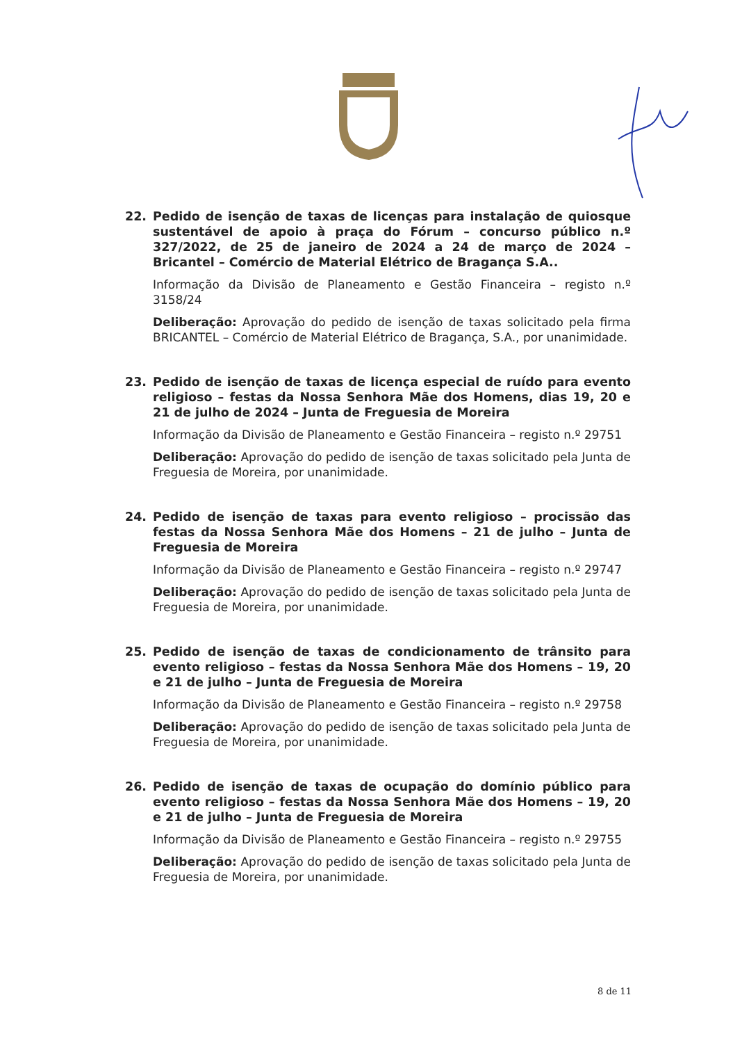22. Pedido de isenção de taxas de licenças para instalação de quiosque sustentável de apoio à praça do Fórum – concurso público n.º 327/2022, de 25 de janeiro de 2024 a 24 de março de 2024 – Bricantel – Comércio de Material Elétrico de Bragança S.A..
Informação da Divisão de Planeamento e Gestão Financeira – registo n.º 3158/24
Deliberação: Aprovação do pedido de isenção de taxas solicitado pela firma BRICANTEL – Comércio de Material Elétrico de Bragança, S.A., por unanimidade.
23. Pedido de isenção de taxas de licença especial de ruído para evento religioso – festas da Nossa Senhora Mãe dos Homens, dias 19, 20 e 21 de julho de 2024 – Junta de Freguesia de Moreira
Informação da Divisão de Planeamento e Gestão Financeira – registo n.º 29751
Deliberação: Aprovação do pedido de isenção de taxas solicitado pela Junta de Freguesia de Moreira, por unanimidade.
24. Pedido de isenção de taxas para evento religioso – procissão das festas da Nossa Senhora Mãe dos Homens – 21 de julho – Junta de Freguesia de Moreira
Informação da Divisão de Planeamento e Gestão Financeira – registo n.º 29747
Deliberação: Aprovação do pedido de isenção de taxas solicitado pela Junta de Freguesia de Moreira, por unanimidade.
25. Pedido de isenção de taxas de condicionamento de trânsito para evento religioso – festas da Nossa Senhora Mãe dos Homens – 19, 20 e 21 de julho – Junta de Freguesia de Moreira
Informação da Divisão de Planeamento e Gestão Financeira – registo n.º 29758
Deliberação: Aprovação do pedido de isenção de taxas solicitado pela Junta de Freguesia de Moreira, por unanimidade.
26. Pedido de isenção de taxas de ocupação do domínio público para evento religioso – festas da Nossa Senhora Mãe dos Homens – 19, 20 e 21 de julho – Junta de Freguesia de Moreira
Informação da Divisão de Planeamento e Gestão Financeira – registo n.º 29755
Deliberação: Aprovação do pedido de isenção de taxas solicitado pela Junta de Freguesia de Moreira, por unanimidade.
8 de 11